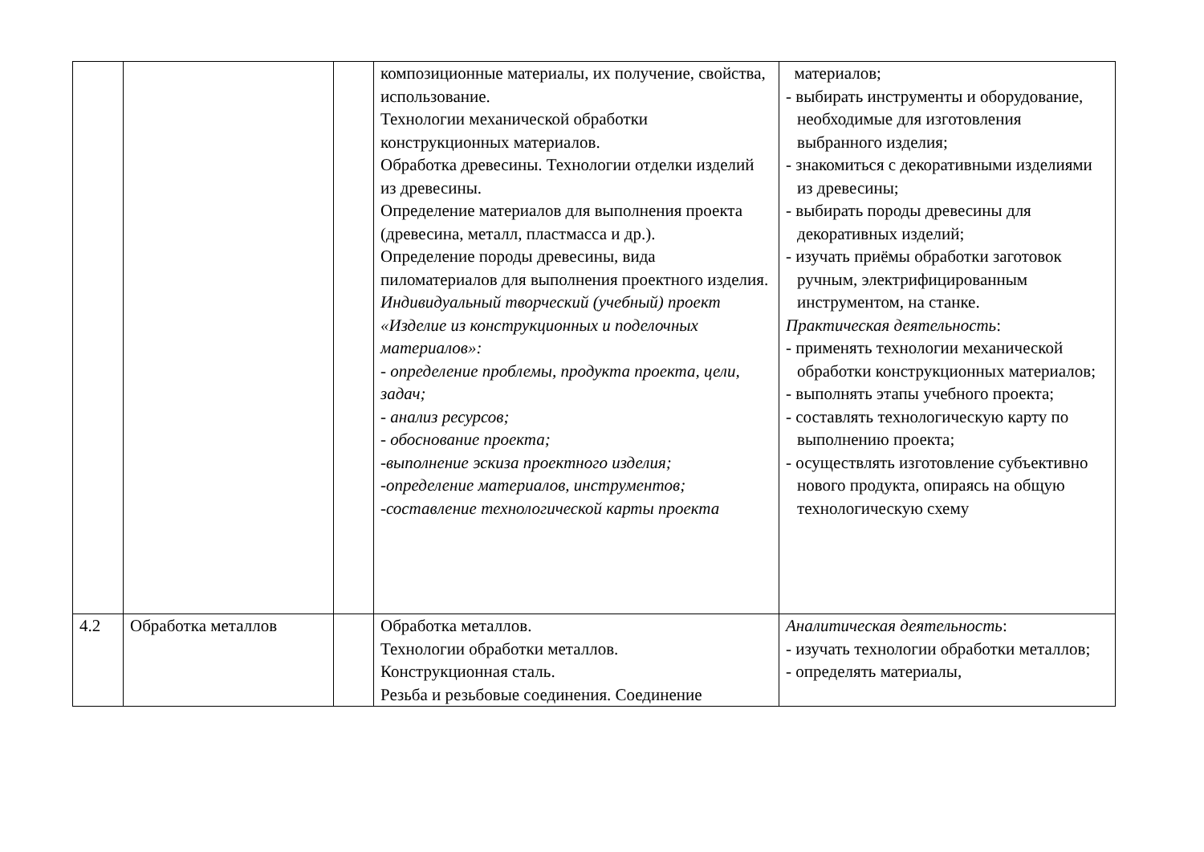| | | | композиционные материалы, их получение, свойства, использование. Технологии механической обработки конструкционных материалов. Обработка древесины. Технологии отделки изделий из древесины. Определение материалов для выполнения проекта (древесина, металл, пластмасса и др.). Определение породы древесины, вида пиломатериалов для выполнения проектного изделия. Индивидуальный творческий (учебный) проект «Изделие из конструкционных и поделочных материалов»: - определение проблемы, продукта проекта, цели, задач; - анализ ресурсов; - обоснование проекта; -выполнение эскиза проектного изделия; -определение материалов, инструментов; -составление технологической карты проекта | материалов; - выбирать инструменты и оборудование, необходимые для изготовления выбранного изделия; - знакомиться с декоративными изделиями из древесины; - выбирать породы древесины для декоративных изделий; - изучать приёмы обработки заготовок ручным, электрифицированным инструментом, на станке. Практическая деятельность : - применять технологии механической обработки конструкционных материалов; - выполнять этапы учебного проекта; - составлять технологическую карту по выполнению проекта; - осуществлять изготовление субъективно нового продукта, опираясь на общую технологическую схему |
| 4.2 | Обработка металлов | | Обработка металлов. Технологии обработки металлов. Конструкционная сталь. Резьба и резьбовые соединения. Соединение | Аналитическая деятельность : - изучать технологии обработки металлов; - определять материалы, |